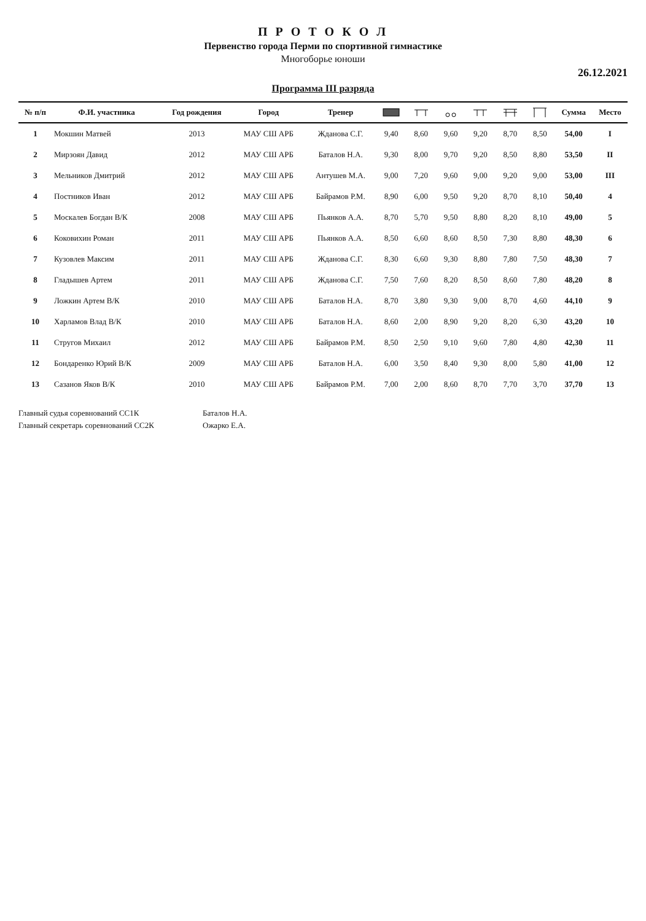П Р О Т О К О Л
Первенство города Перми по спортивной гимнастике
Многоборье юноши
26.12.2021
Программа III разряда
| № п/п | Ф.И. участника | Год рождения | Город | Тренер | | | | | | | Сумма | Место |
| --- | --- | --- | --- | --- | --- | --- | --- | --- | --- | --- | --- | --- |
| 1 | Мокшин Матвей | 2013 | МАУ СШ АРБ | Жданова С.Г. | 9,40 | 8,60 | 9,60 | 9,20 | 8,70 | 8,50 | 54,00 | I |
| 2 | Мирзоян Давид | 2012 | МАУ СШ АРБ | Баталов Н.А. | 9,30 | 8,00 | 9,70 | 9,20 | 8,50 | 8,80 | 53,50 | II |
| 3 | Мельников Дмитрий | 2012 | МАУ СШ АРБ | Антушев М.А. | 9,00 | 7,20 | 9,60 | 9,00 | 9,20 | 9,00 | 53,00 | III |
| 4 | Постников Иван | 2012 | МАУ СШ АРБ | Байрамов Р.М. | 8,90 | 6,00 | 9,50 | 9,20 | 8,70 | 8,10 | 50,40 | 4 |
| 5 | Москалев Богдан В/К | 2008 | МАУ СШ АРБ | Пьянков А.А. | 8,70 | 5,70 | 9,50 | 8,80 | 8,20 | 8,10 | 49,00 | 5 |
| 6 | Коковихин Роман | 2011 | МАУ СШ АРБ | Пьянков А.А. | 8,50 | 6,60 | 8,60 | 8,50 | 7,30 | 8,80 | 48,30 | 6 |
| 7 | Кузовлев Максим | 2011 | МАУ СШ АРБ | Жданова С.Г. | 8,30 | 6,60 | 9,30 | 8,80 | 7,80 | 7,50 | 48,30 | 7 |
| 8 | Гладышев Артем | 2011 | МАУ СШ АРБ | Жданова С.Г. | 7,50 | 7,60 | 8,20 | 8,50 | 8,60 | 7,80 | 48,20 | 8 |
| 9 | Ложкин Артем В/К | 2010 | МАУ СШ АРБ | Баталов Н.А. | 8,70 | 3,80 | 9,30 | 9,00 | 8,70 | 4,60 | 44,10 | 9 |
| 10 | Харламов Влад В/К | 2010 | МАУ СШ АРБ | Баталов Н.А. | 8,60 | 2,00 | 8,90 | 9,20 | 8,20 | 6,30 | 43,20 | 10 |
| 11 | Стругов Михаил | 2012 | МАУ СШ АРБ | Байрамов Р.М. | 8,50 | 2,50 | 9,10 | 9,60 | 7,80 | 4,80 | 42,30 | 11 |
| 12 | Бондаренко Юрий В/К | 2009 | МАУ СШ АРБ | Баталов Н.А. | 6,00 | 3,50 | 8,40 | 9,30 | 8,00 | 5,80 | 41,00 | 12 |
| 13 | Сазанов Яков В/К | 2010 | МАУ СШ АРБ | Байрамов Р.М. | 7,00 | 2,00 | 8,60 | 8,70 | 7,70 | 3,70 | 37,70 | 13 |
Главный судья соревнований СС1К Баталов Н.А.
Главный секретарь соревнований СС2К Ожарко Е.А.